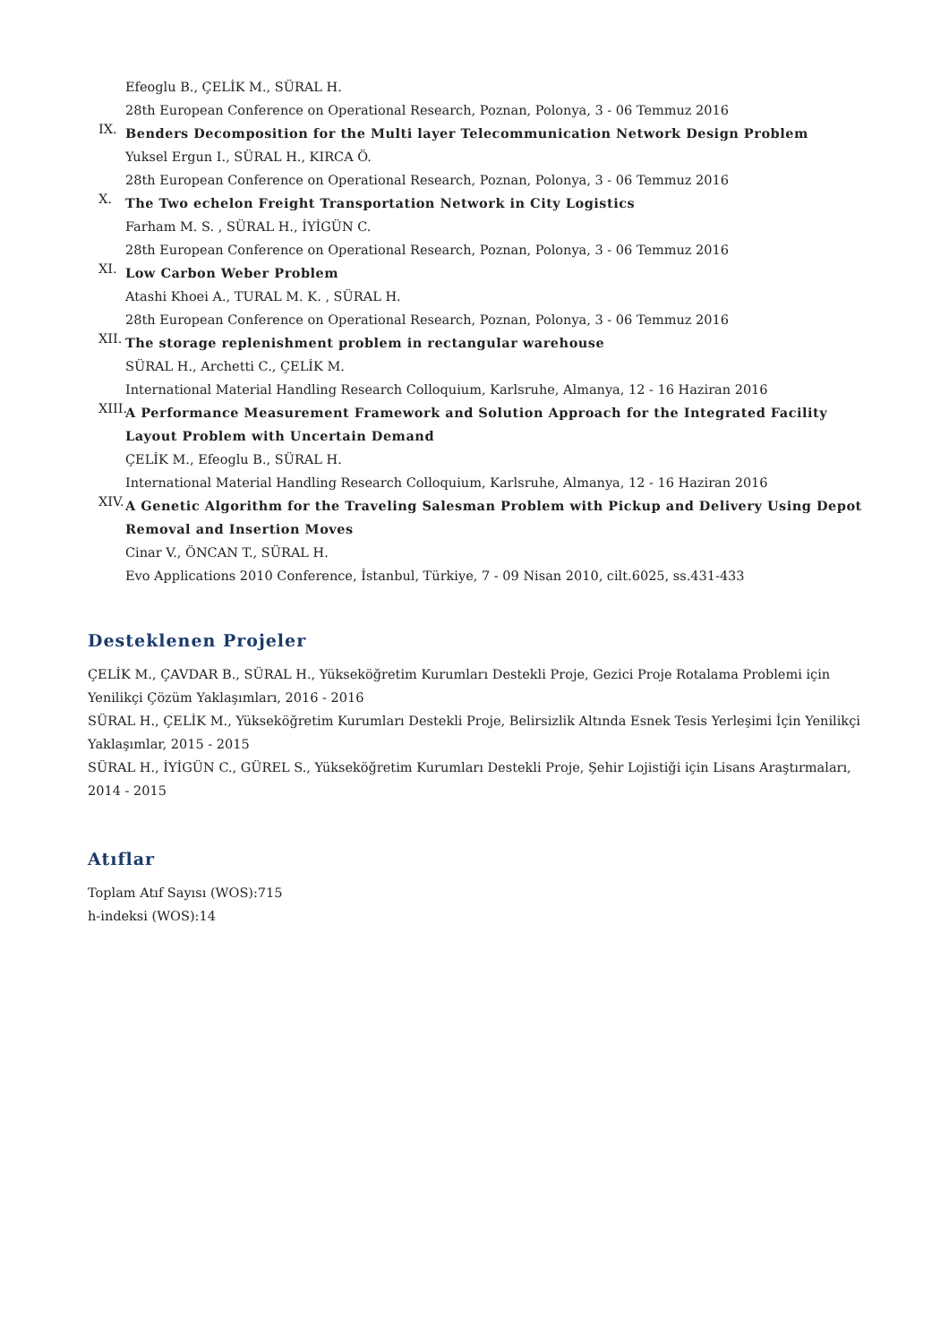Efeoglu B., ÇELİK M., SÜRAL H.
28th European Conference on Operational Research, Poznan, Polonya, 3 - 06 Temmuz 2016
IX.
Benders Decomposition for the Multi layer Telecommunication Network Design Problem
Yuksel Ergun I., SÜRAL H., KIRCA Ö.
28th European Conference on Operational Research, Poznan, Polonya, 3 - 06 Temmuz 2016
X.
The Two echelon Freight Transportation Network in City Logistics
Farham M. S. , SÜRAL H., İYİGÜN C.
28th European Conference on Operational Research, Poznan, Polonya, 3 - 06 Temmuz 2016
XI.
Low Carbon Weber Problem
Atashi Khoei A., TURAL M. K. , SÜRAL H.
28th European Conference on Operational Research, Poznan, Polonya, 3 - 06 Temmuz 2016
XII.
The storage replenishment problem in rectangular warehouse
SÜRAL H., Archetti C., ÇELİK M.
International Material Handling Research Colloquium, Karlsruhe, Almanya, 12 - 16 Haziran 2016
XIII.
A Performance Measurement Framework and Solution Approach for the Integrated Facility Layout Problem with Uncertain Demand
ÇELİK M., Efeoglu B., SÜRAL H.
International Material Handling Research Colloquium, Karlsruhe, Almanya, 12 - 16 Haziran 2016
XIV.
A Genetic Algorithm for the Traveling Salesman Problem with Pickup and Delivery Using Depot Removal and Insertion Moves
Cinar V., ÖNCAN T., SÜRAL H.
Evo Applications 2010 Conference, İstanbul, Türkiye, 7 - 09 Nisan 2010, cilt.6025, ss.431-433
Desteklenen Projeler
ÇELİK M., ÇAVDAR B., SÜRAL H., Yükseköğretim Kurumları Destekli Proje, Gezici Proje Rotalama Problemi için Yenilikçi Çözüm Yaklaşımları, 2016 - 2016
SÜRAL H., ÇELİK M., Yükseköğretim Kurumları Destekli Proje, Belirsizlik Altında Esnek Tesis Yerleşimi İçin Yenilikçi Yaklaşımlar, 2015 - 2015
SÜRAL H., İYİGÜN C., GÜREL S., Yükseköğretim Kurumları Destekli Proje, Şehir Lojistiği için Lisans Araştırmaları, 2014 - 2015
Atıflar
Toplam Atıf Sayısı (WOS):715
h-indeksi (WOS):14